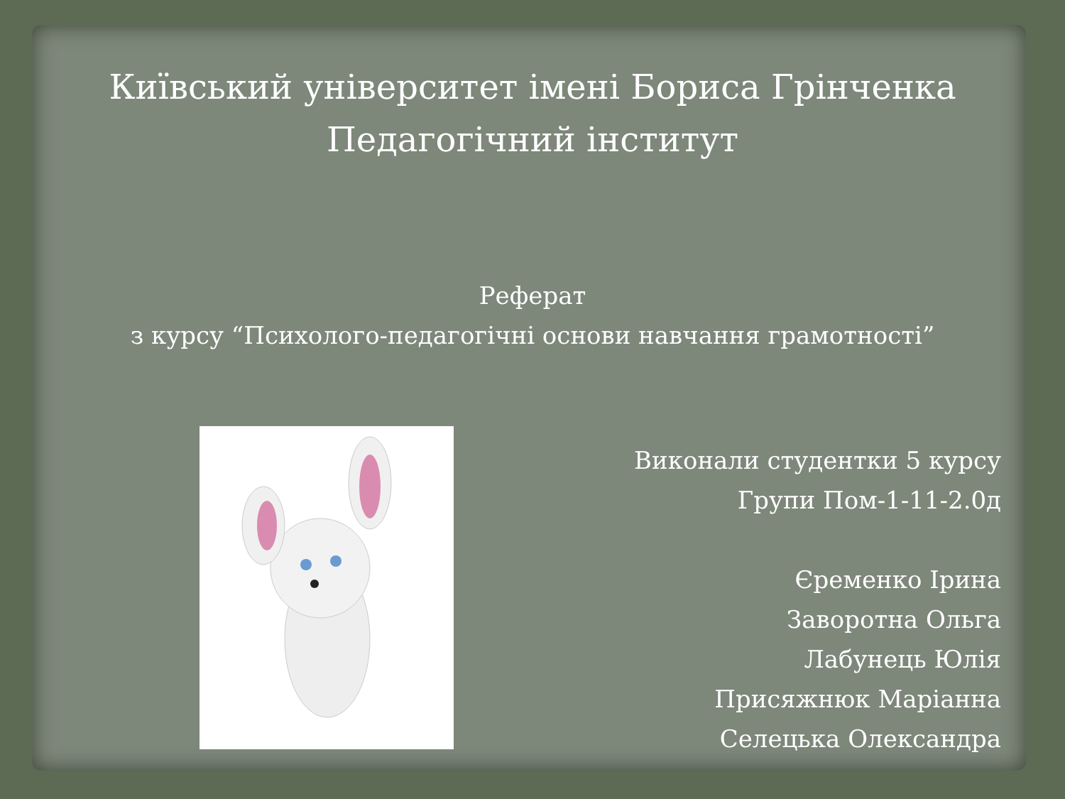Київський університет імені Бориса Грінченка
Педагогічний інститут
Реферат
з курсу “Психолого-педагогічні основи навчання грамотності”
Виконали студентки 5 курсу
Групи Пом-1-11-2.0д
Єременко Ірина
Заворотна Ольга
Лабунець Юлія
Присяжнюк Маріанна
Селецька Олександра